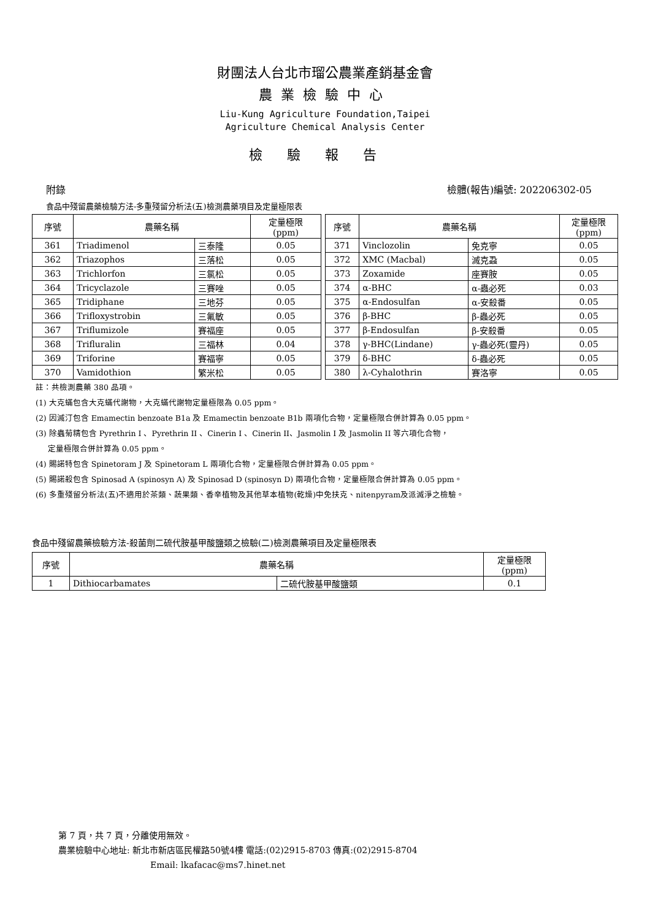財團法人台北市瑠公農業產銷基金會
農業檢驗中心
Liu-Kung Agriculture Foundation,Taipei
Agriculture Chemical Analysis Center
檢驗報告
附錄 檢體(報告)編號: 202206302-05
食品中殘留農藥檢驗方法-多重殘留分析法(五)檢測農藥項目及定量極限表
| 序號 | 農藥名稱 | | 定量極限 (ppm) |
| --- | --- | --- | --- |
| 361 | Triadimenol | 三泰隆 | 0.05 |
| 362 | Triazophos | 三落松 | 0.05 |
| 363 | Trichlorfon | 三氯松 | 0.05 |
| 364 | Tricyclazole | 三賽唑 | 0.05 |
| 365 | Tridiphane | 三地芬 | 0.05 |
| 366 | Trifloxystrobin | 三氟敏 | 0.05 |
| 367 | Triflumizole | 賽福座 | 0.05 |
| 368 | Trifluralin | 三福林 | 0.04 |
| 369 | Triforine | 賽福寧 | 0.05 |
| 370 | Vamidothion | 繁米松 | 0.05 |
| 序號 | 農藥名稱 | | 定量極限 (ppm) |
| --- | --- | --- | --- |
| 371 | Vinclozolin | 免克寧 | 0.05 |
| 372 | XMC (Macbal) | 滅克蝨 | 0.05 |
| 373 | Zoxamide | 座賽胺 | 0.05 |
| 374 | α-BHC | α-蟲必死 | 0.03 |
| 375 | α-Endosulfan | α-安殺番 | 0.05 |
| 376 | β-BHC | β-蟲必死 | 0.05 |
| 377 | β-Endosulfan | β-安殺番 | 0.05 |
| 378 | γ-BHC(Lindane) | γ-蟲必死(靈丹) | 0.05 |
| 379 | δ-BHC | δ-蟲必死 | 0.05 |
| 380 | λ-Cyhalothrin | 賽洛寧 | 0.05 |
註：共檢測農藥 380 品項。
(1) 大克蟎包含大克蟎代謝物，大克蟎代謝物定量極限為 0.05 ppm。
(2) 因滅汀包含 Emamectin benzoate B1a 及 Emamectin benzoate B1b 兩項化合物，定量極限合併計算為 0.05 ppm。
(3) 除蟲菊精包含 Pyrethrin I 、Pyrethrin II 、Cinerin I 、Cinerin II、Jasmolin I 及 Jasmolin II 等六項化合物，
定量極限合併計算為 0.05 ppm。
(4) 賜諾特包含 Spinetoram J 及 Spinetoram L 兩項化合物，定量極限合併計算為 0.05 ppm。
(5) 賜諾殺包含 Spinosad A (spinosyn A) 及 Spinosad D (spinosyn D) 兩項化合物，定量極限合併計算為 0.05 ppm。
(6) 多重殘留分析法(五)不適用於茶類、蔬果類、香辛植物及其他草本植物(乾燥)中免扶克、nitenpyram及派滅淨之檢驗。
食品中殘留農藥檢驗方法-殺菌劑二硫代胺基甲酸鹽類之檢驗(二)檢測農藥項目及定量極限表
| 序號 | 農藥名稱 | | 定量極限 (ppm) |
| --- | --- | --- | --- |
| 1 | Dithiocarbamates | 二硫代胺基甲酸鹽類 | 0.1 |
第 7 頁，共 7 頁，分離使用無效。
農業檢驗中心地址: 新北市新店區民權路50號4樓 電話:(02)2915-8703 傳真:(02)2915-8704
Email: lkafacac@ms7.hinet.net